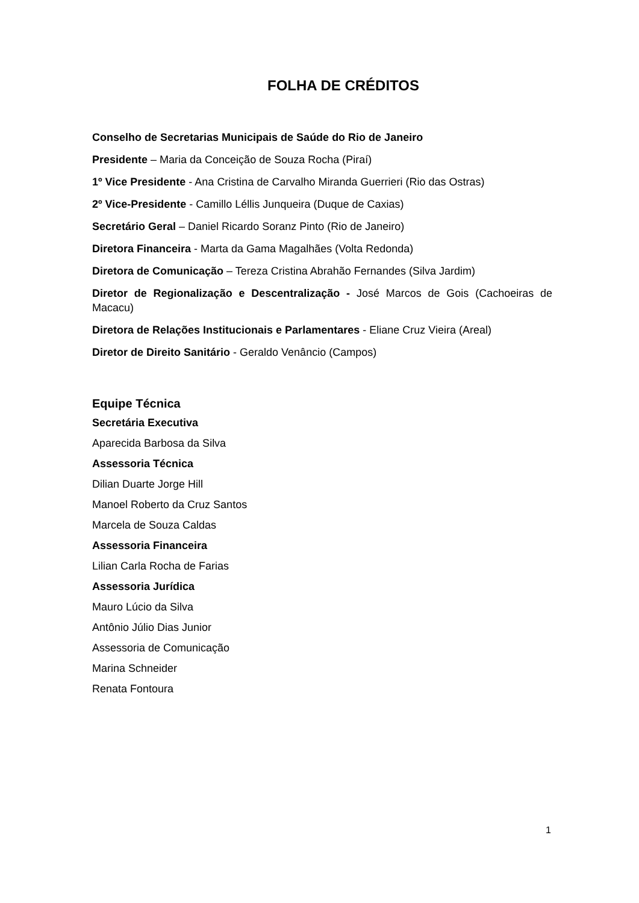FOLHA DE CRÉDITOS
Conselho de Secretarias Municipais de Saúde do Rio de Janeiro
Presidente – Maria da Conceição de Souza Rocha (Piraí)
1º Vice Presidente - Ana Cristina de Carvalho Miranda Guerrieri (Rio das Ostras)
2º Vice-Presidente - Camillo Léllis Junqueira (Duque de Caxias)
Secretário Geral – Daniel Ricardo Soranz Pinto (Rio de Janeiro)
Diretora Financeira - Marta da Gama Magalhães (Volta Redonda)
Diretora de Comunicação – Tereza Cristina Abrahão Fernandes (Silva Jardim)
Diretor de Regionalização e Descentralização - José Marcos de Gois (Cachoeiras de Macacu)
Diretora de Relações Institucionais e Parlamentares - Eliane Cruz Vieira (Areal)
Diretor de Direito Sanitário - Geraldo Venâncio (Campos)
Equipe Técnica
Secretária Executiva
Aparecida Barbosa da Silva
Assessoria Técnica
Dilian Duarte Jorge Hill
Manoel Roberto da Cruz Santos
Marcela de Souza Caldas
Assessoria Financeira
Lilian Carla Rocha de Farias
Assessoria Jurídica
Mauro Lúcio da Silva
Antônio Júlio Dias Junior
Assessoria de Comunicação
Marina Schneider
Renata Fontoura
1